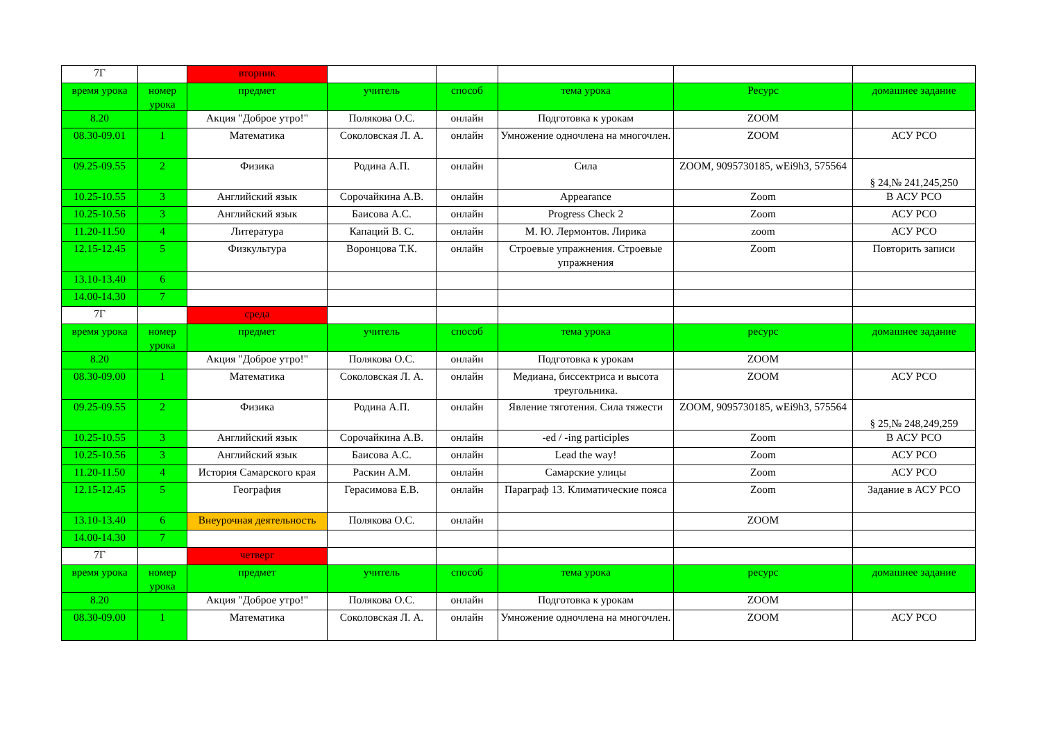| 7Г | | вторник | | | | | |
| время урока | номер урока | предмет | учитель | способ | тема урока | Ресурс | домашнее задание |
| 8.20 | | Акция "Доброе утро!" | Полякова О.С. | онлайн | Подготовка к урокам | ZOOM | |
| 08.30-09.01 | 1 | Математика | Соколовская Л. А. | онлайн | Умножение одночлена на многочлен. | ZOOM | АСУ РСО |
| 09.25-09.55 | 2 | Физика | Родина А.П. | онлайн | Сила | ZOOM, 9095730185, wEi9h3, 575564 | § 24,№ 241,245,250 |
| 10.25-10.55 | 3 | Английский язык | Сорочайкина А.В. | онлайн | Appearance | Zoom | В АСУ РСО |
| 10.25-10.56 | 3 | Английский язык | Баисова А.С. | онлайн | Progress Check 2 | Zoom | АСУ РСО |
| 11.20-11.50 | 4 | Литература | Капаций В. С. | онлайн | М. Ю. Лермонтов. Лирика | zoom | АСУ РСО |
| 12.15-12.45 | 5 | Физкультура | Воронцова Т.К. | онлайн | Строевые упражнения. Строевые упражнения | Zoom | Повторить записи |
| 13.10-13.40 | 6 | | | | | | |
| 14.00-14.30 | 7 | | | | | | |
| 7Г | | среда | | | | | |
| время урока | номер урока | предмет | учитель | способ | тема урока | ресурс | домашнее задание |
| 8.20 | | Акция "Доброе утро!" | Полякова О.С. | онлайн | Подготовка к урокам | ZOOM | |
| 08.30-09.00 | 1 | Математика | Соколовская Л. А. | онлайн | Медиана, биссектриса и высота треугольника. | ZOOM | АСУ РСО |
| 09.25-09.55 | 2 | Физика | Родина А.П. | онлайн | Явление тяготения. Сила тяжести | ZOOM, 9095730185, wEi9h3, 575564 | § 25,№ 248,249,259 |
| 10.25-10.55 | 3 | Английский язык | Сорочайкина А.В. | онлайн | -ed / -ing participles | Zoom | В АСУ РСО |
| 10.25-10.56 | 3 | Английский язык | Баисова А.С. | онлайн | Lead the way! | Zoom | АСУ РСО |
| 11.20-11.50 | 4 | История Самарского края | Раскин А.М. | онлайн | Самарские улицы | Zoom | АСУ РСО |
| 12.15-12.45 | 5 | География | Герасимова Е.В. | онлайн | Параграф 13. Климатические пояса | Zoom | Задание в АСУ РСО |
| 13.10-13.40 | 6 | Внеурочная деятельность | Полякова О.С. | онлайн | | ZOOM | |
| 14.00-14.30 | 7 | | | | | | |
| 7Г | | четверг | | | | | |
| время урока | номер урока | предмет | учитель | способ | тема урока | ресурс | домашнее задание |
| 8.20 | | Акция "Доброе утро!" | Полякова О.С. | онлайн | Подготовка к урокам | ZOOM | |
| 08.30-09.00 | 1 | Математика | Соколовская Л. А. | онлайн | Умножение одночлена на многочлен. | ZOOM | АСУ РСО |